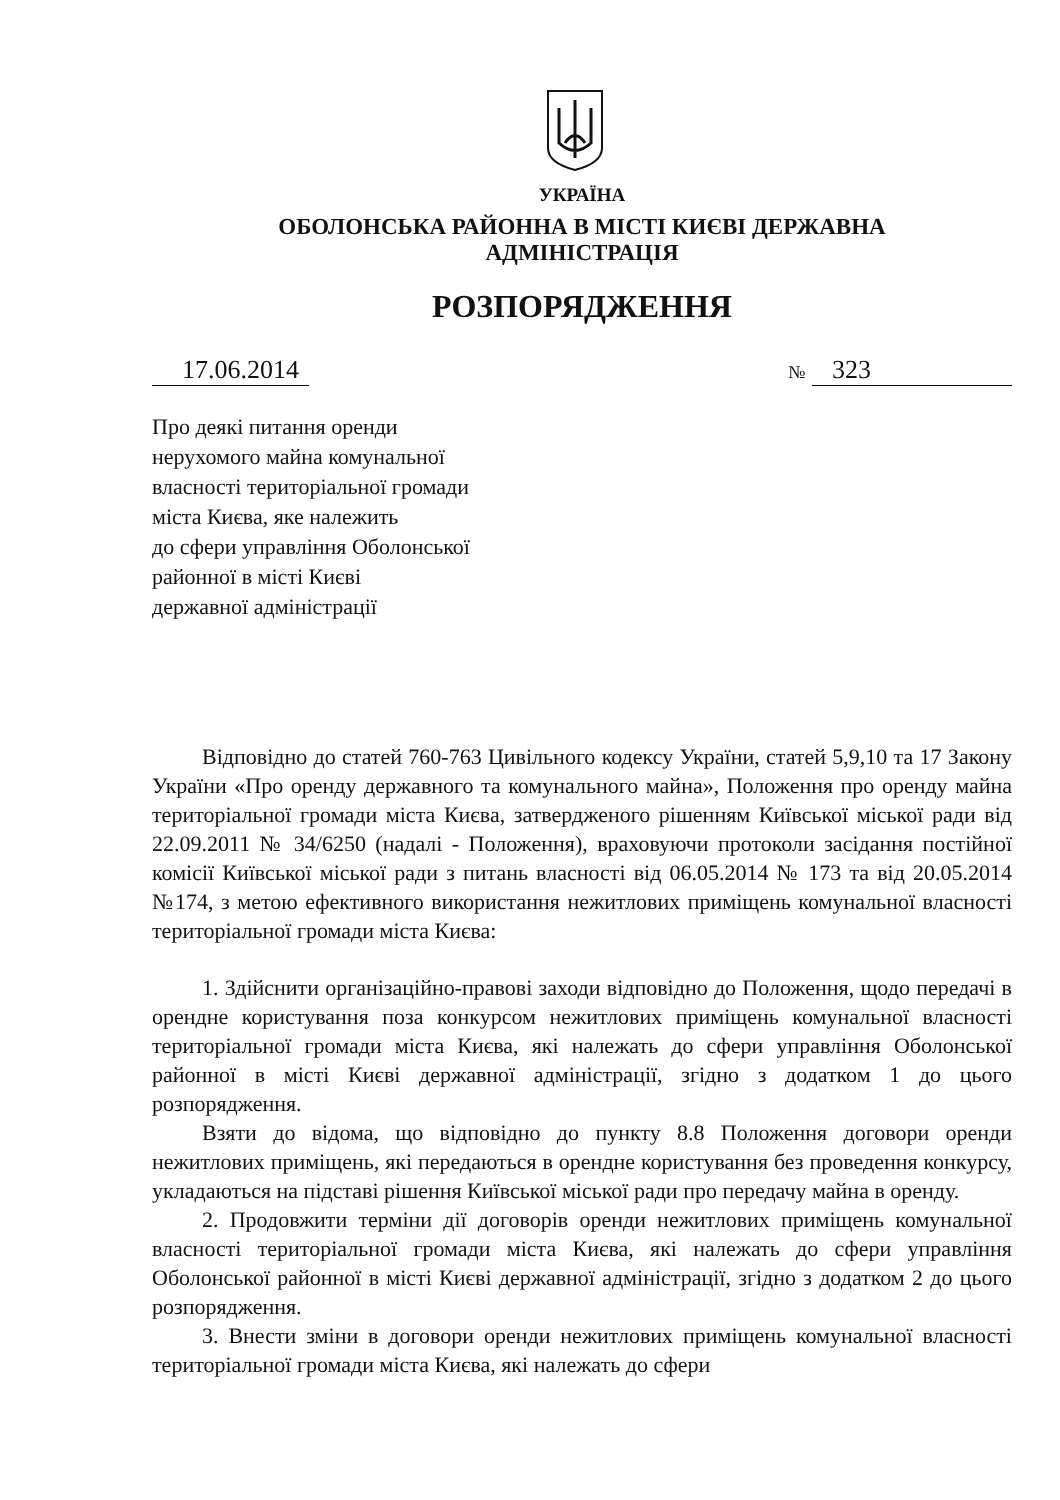УКРАЇНА
ОБОЛОНСЬКА РАЙОННА В МІСТІ КИЄВІ ДЕРЖАВНА
АДМІНІСТРАЦІЯ
РОЗПОРЯДЖЕННЯ
17.06.2014 № 323
Про деякі питання оренди
нерухомого майна комунальної
власності територіальної громади
міста Києва, яке належить
до сфери управління Оболонської
районної в місті Києві
державної адміністрації
Відповідно до статей 760-763 Цивільного кодексу України, статей 5,9,10 та 17 Закону України «Про оренду державного та комунального майна», Положення про оренду майна територіальної громади міста Києва, затвердженого рішенням Київської міської ради від 22.09.2011 № 34/6250 (надалі - Положення), враховуючи протоколи засідання постійної комісії Київської міської ради з питань власності від 06.05.2014 № 173 та від 20.05.2014 №174, з метою ефективного використання нежитлових приміщень комунальної власності територіальної громади міста Києва:
1. Здійснити організаційно-правові заходи відповідно до Положення, щодо передачі в орендне користування поза конкурсом нежитлових приміщень комунальної власності територіальної громади міста Києва, які належать до сфери управління Оболонської районної в місті Києві державної адміністрації, згідно з додатком 1 до цього розпорядження.
Взяти до відома, що відповідно до пункту 8.8 Положення договори оренди нежитлових приміщень, які передаються в орендне користування без проведення конкурсу, укладаються на підставі рішення Київської міської ради про передачу майна в оренду.
2. Продовжити терміни дії договорів оренди нежитлових приміщень комунальної власності територіальної громади міста Києва, які належать до сфери управління Оболонської районної в місті Києві державної адміністрації, згідно з додатком 2 до цього розпорядження.
3. Внести зміни в договори оренди нежитлових приміщень комунальної власності територіальної громади міста Києва, які належать до сфери